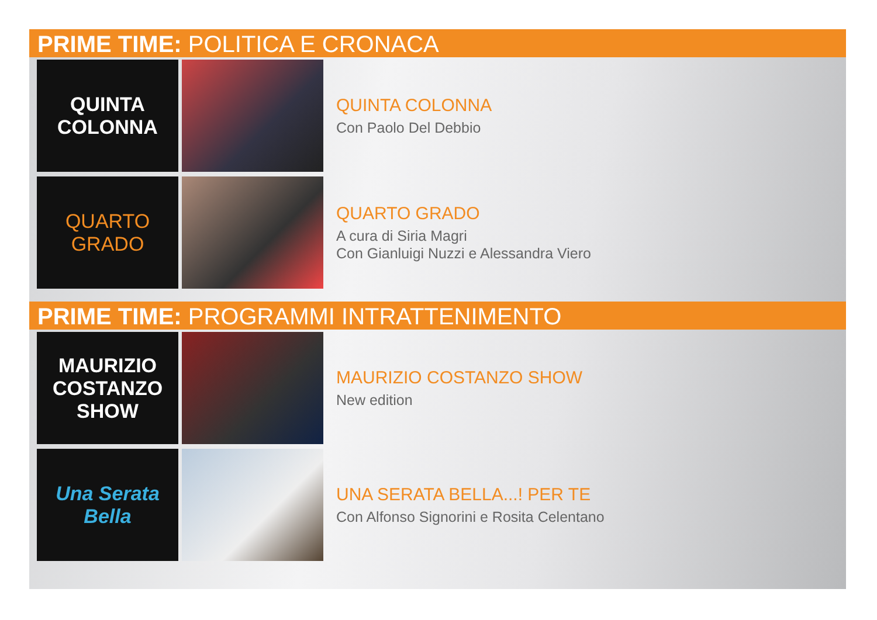PRIME TIME: POLITICA E CRONACA
QUINTA
COLONNA
QUINTA COLONNA
Con Paolo Del Debbio
QUARTO
GRADO
QUARTO GRADO
A cura di Siria Magri
Con Gianluigi Nuzzi e Alessandra Viero
PRIME TIME: PROGRAMMI INTRATTENIMENTO
MAURIZIO
COSTANZO
SHOW
MAURIZIO COSTANZO SHOW
New edition
Una Serata
Bella
UNA SERATA BELLA...! PER TE
Con Alfonso Signorini e Rosita Celentano